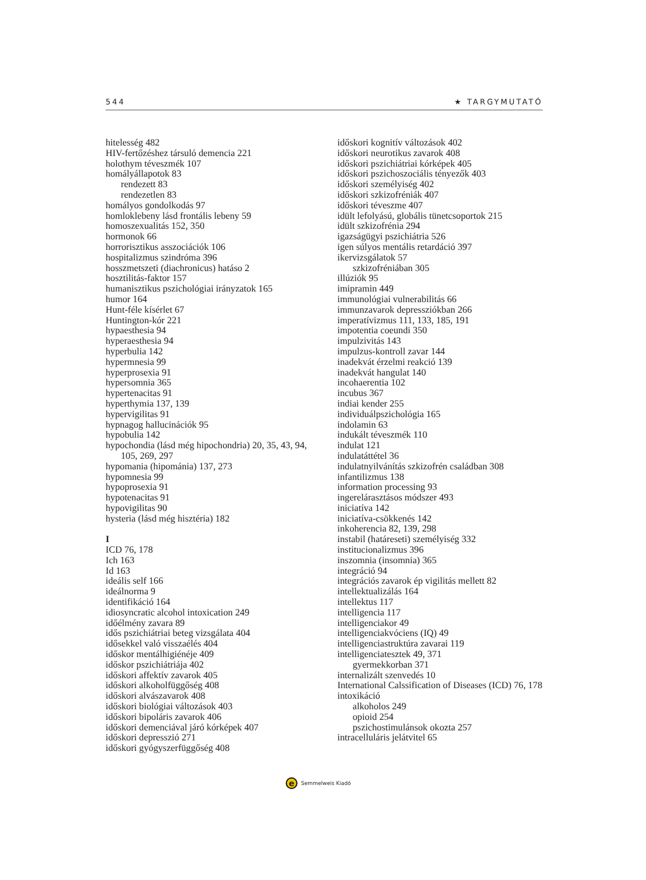544 ★ TARGYMUTATÓ
hitelesség 482
HIV-fertőzéshez társuló demencia 221
holothym téveszmék 107
homályállapotok 83
rendezett 83
rendezetlen 83
homályos gondolkodás 97
homloklebeny lásd frontális lebeny 59
homoszexualitás 152, 350
hormonok 66
horrorisztikus asszociációk 106
hospitalizmus szindróma 396
hosszmetszeti (diachronicus) hatáso 2
hosztilitás-faktor 157
humanisztikus pszichológiai irányzatok 165
humor 164
Hunt-féle kísérlet 67
Huntington-kór 221
hypaesthesia 94
hyperaesthesia 94
hyperbulia 142
hypermnesia 99
hyperprosexia 91
hypersomnia 365
hypertenacitas 91
hyperthymia 137, 139
hypervigilitas 91
hypnagog hallucinációk 95
hypobulia 142
hypochondia (lásd még hipochondria) 20, 35, 43, 94, 105, 269, 297
hypomania (hipománia) 137, 273
hypomnesia 99
hypoprosexia 91
hypotenacitas 91
hypovigilitas 90
hysteria (lásd még hisztéria) 182
I
ICD 76, 178
Ich 163
Id 163
ideális self 166
ideálnorma 9
identifikáció 164
idiosyncratic alcohol intoxication 249
időélmény zavara 89
idős pszichiátriai beteg vizsgálata 404
idősekkel való visszaélés 404
időskor mentálhigiénéje 409
időskor pszichiátriája 402
időskori affektív zavarok 405
időskori alkoholfüggőség 408
időskori alvászavarok 408
időskori biológiai változások 403
időskori bipoláris zavarok 406
időskori demenciával járó kórképek 407
időskori depresszió 271
időskori gyógyszerfüggőség 408
időskori kognitív változások 402
időskori neurotikus zavarok 408
időskori pszichiátriai kórképek 405
időskori pszichoszociális tényezők 403
időskori személyiség 402
időskori szkizofréniák 407
időskori téveszme 407
idült lefolyású, globális tünetcsoportok 215
idült szkizofrénia 294
igazságügyi pszichiátria 526
igen súlyos mentális retardáció 397
ikervizsgálatok 57
szkizofréniában 305
illúziók 95
imipramin 449
immunológiai vulnerabilitás 66
immunzavarok depressziókban 266
imperatívizmus 111, 133, 185, 191
impotentia coeundi 350
impulzivitás 143
impulzus-kontroll zavar 144
inadekvát érzelmi reakció 139
inadekvát hangulat 140
incohaerentia 102
incubus 367
indiai kender 255
individuálpszichológia 165
indolamin 63
indukált téveszmék 110
indulat 121
indulatáttétel 36
indulatnyilvánítás szkizofrén családban 308
infantilizmus 138
information processing 93
ingerelárasztásos módszer 493
iniciatíva 142
iniciatíva-csökkenés 142
inkoherencia 82, 139, 298
instabil (határeseti) személyiség 332
institucionalizmus 396
inszomnia (insomnia) 365
integráció 94
integrációs zavarok ép vigilitás mellett 82
intellektualizálás 164
intellektus 117
intelligencia 117
intelligenciakor 49
intelligenciakvóciens (IQ) 49
intelligenciastruktúra zavarai 119
intelligenciatesztek 49, 371
gyermekkorban 371
internalizált szenvedés 10
International Calssification of Diseases (ICD) 76, 178
intoxikáció
alkoholos 249
opioid 254
pszichostimulánsok okozta 257
intracelluláris jelátvitel 65
e Semmelweis Kiadó